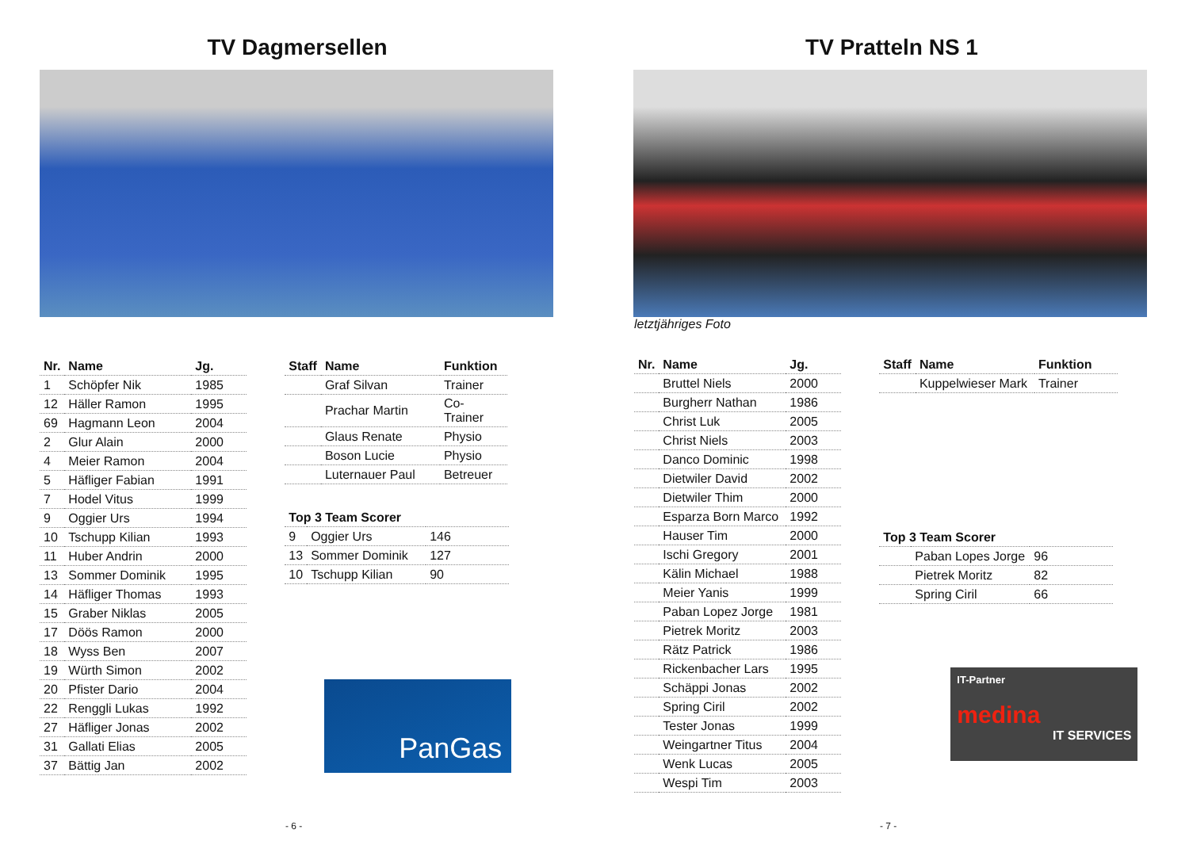TV Dagmersellen
| Nr. | Name | Jg. |
| --- | --- | --- |
| 1 | Schöpfer Nik | 1985 |
| 12 | Häller Ramon | 1995 |
| 69 | Hagmann Leon | 2004 |
| 2 | Glur Alain | 2000 |
| 4 | Meier Ramon | 2004 |
| 5 | Häfliger Fabian | 1991 |
| 7 | Hodel Vitus | 1999 |
| 9 | Oggier Urs | 1994 |
| 10 | Tschupp Kilian | 1993 |
| 11 | Huber Andrin | 2000 |
| 13 | Sommer Dominik | 1995 |
| 14 | Häfliger Thomas | 1993 |
| 15 | Graber Niklas | 2005 |
| 17 | Döös Ramon | 2000 |
| 18 | Wyss Ben | 2007 |
| 19 | Würth Simon | 2002 |
| 20 | Pfister Dario | 2004 |
| 22 | Renggli Lukas | 1992 |
| 27 | Häfliger Jonas | 2002 |
| 31 | Gallati Elias | 2005 |
| 37 | Bättig Jan | 2002 |
| Staff | Name | Funktion |
| --- | --- | --- |
| | Graf Silvan | Trainer |
| | Prachar Martin | Co-Trainer |
| | Glaus Renate | Physio |
| | Boson Lucie | Physio |
| | Luternauer Paul | Betreuer |
| Top 3 Team Scorer | | |
| --- | --- | --- |
| 9 | Oggier Urs | 146 |
| 13 | Sommer Dominik | 127 |
| 10 | Tschupp Kilian | 90 |
PanGas
- 6 -
TV Pratteln NS 1
letztjähriges Foto
| Nr. | Name | Jg. |
| --- | --- | --- |
| | Bruttel Niels | 2000 |
| | Burgherr Nathan | 1986 |
| | Christ Luk | 2005 |
| | Christ Niels | 2003 |
| | Danco Dominic | 1998 |
| | Dietwiler David | 2002 |
| | Dietwiler Thim | 2000 |
| | Esparza Born Marco | 1992 |
| | Hauser Tim | 2000 |
| | Ischi Gregory | 2001 |
| | Kälin Michael | 1988 |
| | Meier Yanis | 1999 |
| | Paban Lopez Jorge | 1981 |
| | Pietrek Moritz | 2003 |
| | Rätz Patrick | 1986 |
| | Rickenbacher Lars | 1995 |
| | Schäppi Jonas | 2002 |
| | Spring Ciril | 2002 |
| | Tester Jonas | 1999 |
| | Weingartner Titus | 2004 |
| | Wenk Lucas | 2005 |
| | Wespi Tim | 2003 |
| Staff | Name | Funktion |
| --- | --- | --- |
| | Kuppelwieser Mark | Trainer |
| Top 3 Team Scorer | | |
| --- | --- | --- |
| | Paban Lopes Jorge | 96 |
| | Pietrek Moritz | 82 |
| | Spring Ciril | 66 |
IT-Partner
medina
IT SERVICES
- 7 -